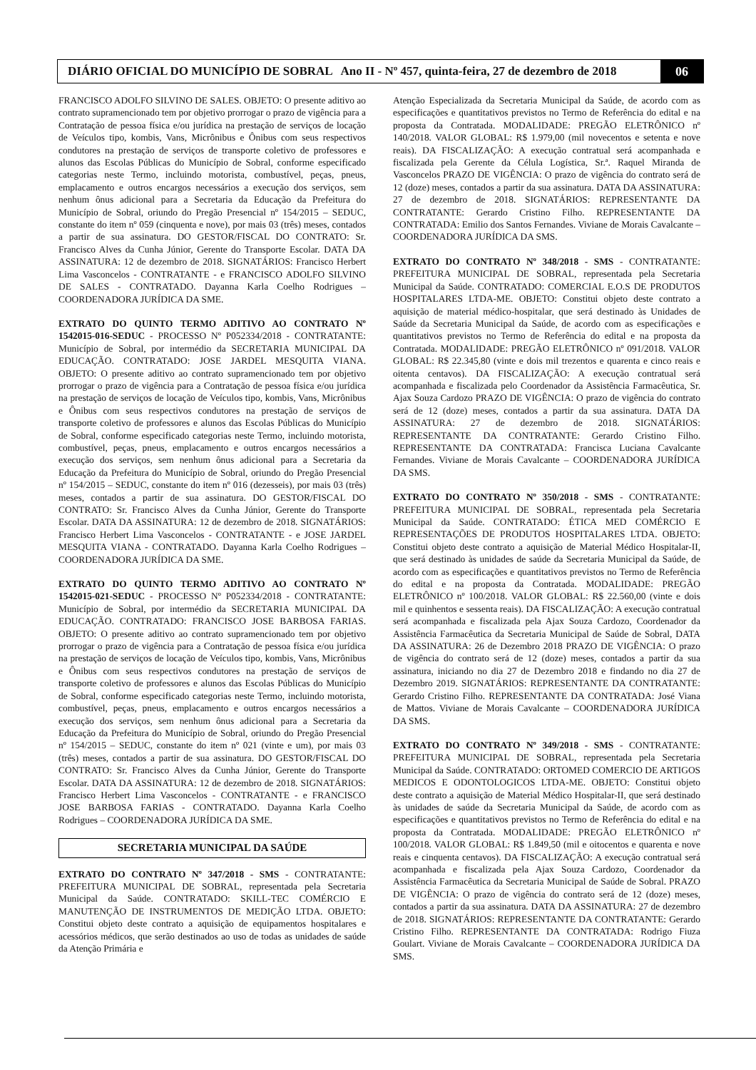DIÁRIO OFICIAL DO MUNICÍPIO DE SOBRAL Ano II - Nº 457, quinta-feira, 27 de dezembro de 2018 06
FRANCISCO ADOLFO SILVINO DE SALES. OBJETO: O presente aditivo ao contrato supramencionado tem por objetivo prorrogar o prazo de vigência para a Contratação de pessoa física e/ou jurídica na prestação de serviços de locação de Veículos tipo, kombis, Vans, Micrônibus e Ônibus com seus respectivos condutores na prestação de serviços de transporte coletivo de professores e alunos das Escolas Públicas do Município de Sobral, conforme especificado categorias neste Termo, incluindo motorista, combustível, peças, pneus, emplacamento e outros encargos necessários a execução dos serviços, sem nenhum ônus adicional para a Secretaria da Educação da Prefeitura do Município de Sobral, oriundo do Pregão Presencial nº 154/2015 – SEDUC, constante do item nº 059 (cinquenta e nove), por mais 03 (três) meses, contados a partir de sua assinatura. DO GESTOR/FISCAL DO CONTRATO: Sr. Francisco Alves da Cunha Júnior, Gerente do Transporte Escolar. DATA DA ASSINATURA: 12 de dezembro de 2018. SIGNATÁRIOS: Francisco Herbert Lima Vasconcelos - CONTRATANTE - e FRANCISCO ADOLFO SILVINO DE SALES - CONTRATADO. Dayanna Karla Coelho Rodrigues – COORDENADORA JURÍDICA DA SME.
EXTRATO DO QUINTO TERMO ADITIVO AO CONTRATO Nº 1542015-016-SEDUC - PROCESSO Nº P052334/2018 - CONTRATANTE: Município de Sobral, por intermédio da SECRETARIA MUNICIPAL DA EDUCAÇÃO. CONTRATADO: JOSE JARDEL MESQUITA VIANA. OBJETO: O presente aditivo ao contrato supramencionado tem por objetivo prorrogar o prazo de vigência para a Contratação de pessoa física e/ou jurídica na prestação de serviços de locação de Veículos tipo, kombis, Vans, Micrônibus e Ônibus com seus respectivos condutores na prestação de serviços de transporte coletivo de professores e alunos das Escolas Públicas do Município de Sobral, conforme especificado categorias neste Termo, incluindo motorista, combustível, peças, pneus, emplacamento e outros encargos necessários a execução dos serviços, sem nenhum ônus adicional para a Secretaria da Educação da Prefeitura do Município de Sobral, oriundo do Pregão Presencial nº 154/2015 – SEDUC, constante do item nº 016 (dezesseis), por mais 03 (três) meses, contados a partir de sua assinatura. DO GESTOR/FISCAL DO CONTRATO: Sr. Francisco Alves da Cunha Júnior, Gerente do Transporte Escolar. DATA DA ASSINATURA: 12 de dezembro de 2018. SIGNATÁRIOS: Francisco Herbert Lima Vasconcelos - CONTRATANTE - e JOSE JARDEL MESQUITA VIANA - CONTRATADO. Dayanna Karla Coelho Rodrigues – COORDENADORA JURÍDICA DA SME.
EXTRATO DO QUINTO TERMO ADITIVO AO CONTRATO Nº 1542015-021-SEDUC - PROCESSO Nº P052334/2018 - CONTRATANTE: Município de Sobral, por intermédio da SECRETARIA MUNICIPAL DA EDUCAÇÃO. CONTRATADO: FRANCISCO JOSE BARBOSA FARIAS. OBJETO: O presente aditivo ao contrato supramencionado tem por objetivo prorrogar o prazo de vigência para a Contratação de pessoa física e/ou jurídica na prestação de serviços de locação de Veículos tipo, kombis, Vans, Micrônibus e Ônibus com seus respectivos condutores na prestação de serviços de transporte coletivo de professores e alunos das Escolas Públicas do Município de Sobral, conforme especificado categorias neste Termo, incluindo motorista, combustível, peças, pneus, emplacamento e outros encargos necessários a execução dos serviços, sem nenhum ônus adicional para a Secretaria da Educação da Prefeitura do Município de Sobral, oriundo do Pregão Presencial nº 154/2015 – SEDUC, constante do item nº 021 (vinte e um), por mais 03 (três) meses, contados a partir de sua assinatura. DO GESTOR/FISCAL DO CONTRATO: Sr. Francisco Alves da Cunha Júnior, Gerente do Transporte Escolar. DATA DA ASSINATURA: 12 de dezembro de 2018. SIGNATÁRIOS: Francisco Herbert Lima Vasconcelos - CONTRATANTE - e FRANCISCO JOSE BARBOSA FARIAS - CONTRATADO. Dayanna Karla Coelho Rodrigues – COORDENADORA JURÍDICA DA SME.
SECRETARIA MUNICIPAL DA SAÚDE
EXTRATO DO CONTRATO Nº 347/2018 - SMS - CONTRATANTE: PREFEITURA MUNICIPAL DE SOBRAL, representada pela Secretaria Municipal da Saúde. CONTRATADO: SKILL-TEC COMÉRCIO E MANUTENÇÃO DE INSTRUMENTOS DE MEDIÇÃO LTDA. OBJETO: Constitui objeto deste contrato a aquisição de equipamentos hospitalares e acessórios médicos, que serão destinados ao uso de todas as unidades de saúde da Atenção Primária e
Atenção Especializada da Secretaria Municipal da Saúde, de acordo com as especificações e quantitativos previstos no Termo de Referência do edital e na proposta da Contratada. MODALIDADE: PREGÃO ELETRÔNICO nº 140/2018. VALOR GLOBAL: R$ 1.979,00 (mil novecentos e setenta e nove reais). DA FISCALIZAÇÃO: A execução contratual será acompanhada e fiscalizada pela Gerente da Célula Logística, Sr.ª. Raquel Miranda de Vasconcelos PRAZO DE VIGÊNCIA: O prazo de vigência do contrato será de 12 (doze) meses, contados a partir da sua assinatura. DATA DA ASSINATURA: 27 de dezembro de 2018. SIGNATÁRIOS: REPRESENTANTE DA CONTRATANTE: Gerardo Cristino Filho. REPRESENTANTE DA CONTRATADA: Emilio dos Santos Fernandes. Viviane de Morais Cavalcante – COORDENADORA JURÍDICA DA SMS.
EXTRATO DO CONTRATO Nº 348/2018 - SMS - CONTRATANTE: PREFEITURA MUNICIPAL DE SOBRAL, representada pela Secretaria Municipal da Saúde. CONTRATADO: COMERCIAL E.O.S DE PRODUTOS HOSPITALARES LTDA-ME. OBJETO: Constitui objeto deste contrato a aquisição de material médico-hospitalar, que será destinado às Unidades de Saúde da Secretaria Municipal da Saúde, de acordo com as especificações e quantitativos previstos no Termo de Referência do edital e na proposta da Contratada. MODALIDADE: PREGÃO ELETRÔNICO nº 091/2018. VALOR GLOBAL: R$ 22.345,80 (vinte e dois mil trezentos e quarenta e cinco reais e oitenta centavos). DA FISCALIZAÇÃO: A execução contratual será acompanhada e fiscalizada pelo Coordenador da Assistência Farmacêutica, Sr. Ajax Souza Cardozo PRAZO DE VIGÊNCIA: O prazo de vigência do contrato será de 12 (doze) meses, contados a partir da sua assinatura. DATA DA ASSINATURA: 27 de dezembro de 2018. SIGNATÁRIOS: REPRESENTANTE DA CONTRATANTE: Gerardo Cristino Filho. REPRESENTANTE DA CONTRATADA: Francisca Luciana Cavalcante Fernandes. Viviane de Morais Cavalcante – COORDENADORA JURÍDICA DA SMS.
EXTRATO DO CONTRATO Nº 350/2018 - SMS - CONTRATANTE: PREFEITURA MUNICIPAL DE SOBRAL, representada pela Secretaria Municipal da Saúde. CONTRATADO: ÉTICA MED COMÉRCIO E REPRESENTAÇÕES DE PRODUTOS HOSPITALARES LTDA. OBJETO: Constitui objeto deste contrato a aquisição de Material Médico Hospitalar-II, que será destinado às unidades de saúde da Secretaria Municipal da Saúde, de acordo com as especificações e quantitativos previstos no Termo de Referência do edital e na proposta da Contratada. MODALIDADE: PREGÃO ELETRÔNICO nº 100/2018. VALOR GLOBAL: R$ 22.560,00 (vinte e dois mil e quinhentos e sessenta reais). DA FISCALIZAÇÃO: A execução contratual será acompanhada e fiscalizada pela Ajax Souza Cardozo, Coordenador da Assistência Farmacêutica da Secretaria Municipal de Saúde de Sobral, DATA DA ASSINATURA: 26 de Dezembro 2018 PRAZO DE VIGÊNCIA: O prazo de vigência do contrato será de 12 (doze) meses, contados a partir da sua assinatura, iniciando no dia 27 de Dezembro 2018 e findando no dia 27 de Dezembro 2019. SIGNATÁRIOS: REPRESENTANTE DA CONTRATANTE: Gerardo Cristino Filho. REPRESENTANTE DA CONTRATADA: José Viana de Mattos. Viviane de Morais Cavalcante – COORDENADORA JURÍDICA DA SMS.
EXTRATO DO CONTRATO Nº 349/2018 - SMS - CONTRATANTE: PREFEITURA MUNICIPAL DE SOBRAL, representada pela Secretaria Municipal da Saúde. CONTRATADO: ORTOMED COMERCIO DE ARTIGOS MEDICOS E ODONTOLOGICOS LTDA-ME. OBJETO: Constitui objeto deste contrato a aquisição de Material Médico Hospitalar-II, que será destinado às unidades de saúde da Secretaria Municipal da Saúde, de acordo com as especificações e quantitativos previstos no Termo de Referência do edital e na proposta da Contratada. MODALIDADE: PREGÃO ELETRÔNICO nº 100/2018. VALOR GLOBAL: R$ 1.849,50 (mil e oitocentos e quarenta e nove reais e cinquenta centavos). DA FISCALIZAÇÃO: A execução contratual será acompanhada e fiscalizada pela Ajax Souza Cardozo, Coordenador da Assistência Farmacêutica da Secretaria Municipal de Saúde de Sobral. PRAZO DE VIGÊNCIA: O prazo de vigência do contrato será de 12 (doze) meses, contados a partir da sua assinatura. DATA DA ASSINATURA: 27 de dezembro de 2018. SIGNATÁRIOS: REPRESENTANTE DA CONTRATANTE: Gerardo Cristino Filho. REPRESENTANTE DA CONTRATADA: Rodrigo Fiuza Goulart. Viviane de Morais Cavalcante – COORDENADORA JURÍDICA DA SMS.